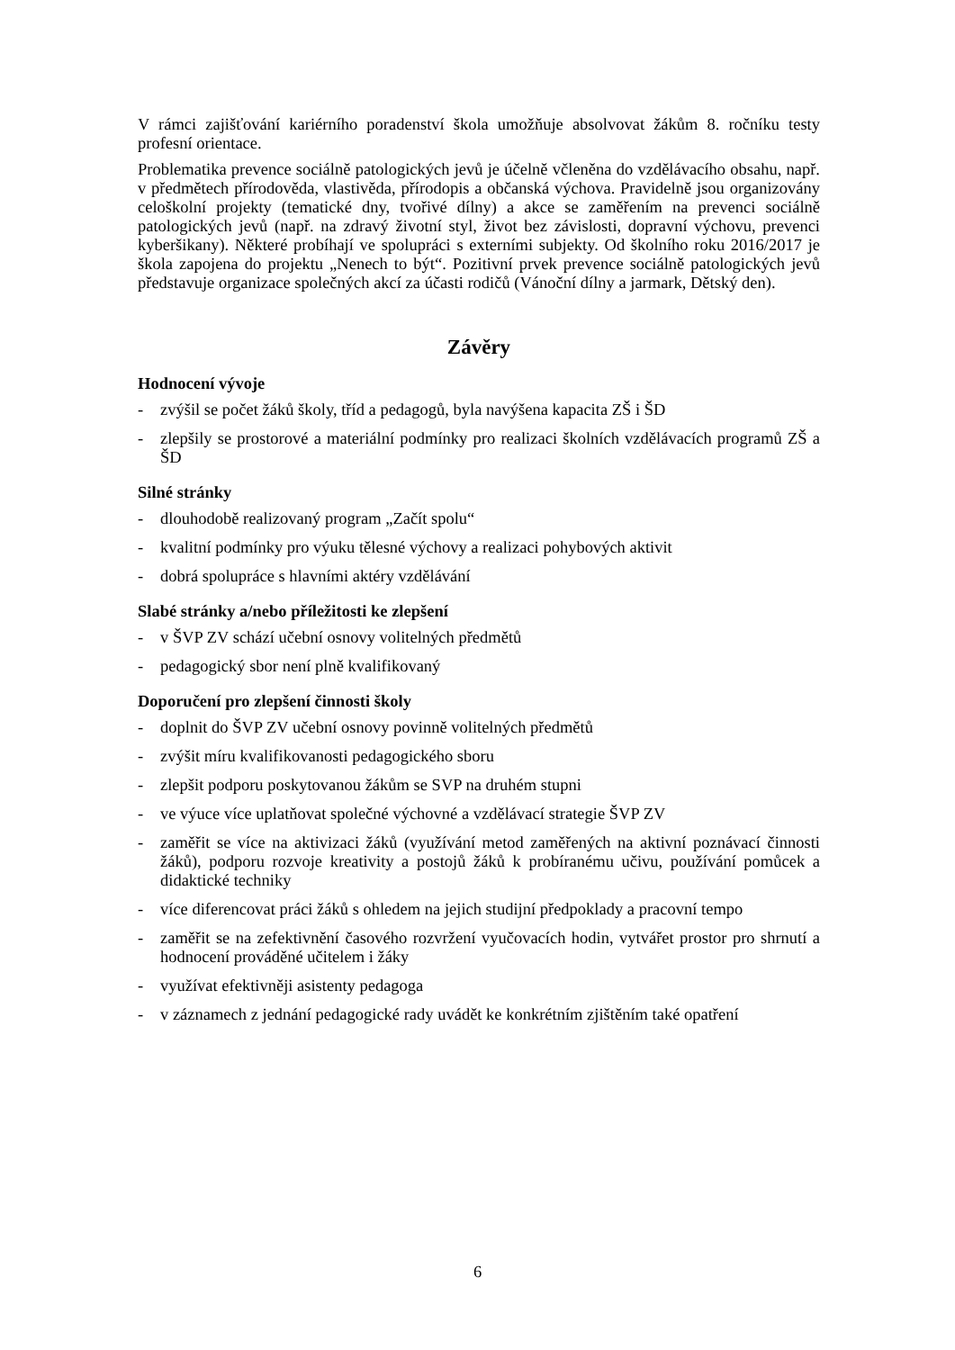V rámci zajišťování kariérního poradenství škola umožňuje absolvovat žákům 8. ročníku testy profesní orientace.
Problematika prevence sociálně patologických jevů je účelně včleněna do vzdělávacího obsahu, např. v předmětech přírodověda, vlastivěda, přírodopis a občanská výchova. Pravidelně jsou organizovány celoškolní projekty (tematické dny, tvořivé dílny) a akce se zaměřením na prevenci sociálně patologických jevů (např. na zdravý životní styl, život bez závislosti, dopravní výchovu, prevenci kyberšikany). Některé probíhají ve spolupráci s externími subjekty. Od školního roku 2016/2017 je škola zapojena do projektu „Nenech to být“. Pozitivní prvek prevence sociálně patologických jevů představuje organizace společných akcí za účasti rodičů (Vánoční dílny a jarmark, Dětský den).
Závěry
Hodnocení vývoje
- zvýšil se počet žáků školy, tříd a pedagogů, byla navýšena kapacita ZŠ i ŠD
- zlepšily se prostorové a materiální podmínky pro realizaci školních vzdělávacích programů ZŠ a ŠD
Silné stránky
- dlouhodobě realizovaný program „Začít spolu“
- kvalitní podmínky pro výuku tělesné výchovy a realizaci pohybových aktivit
- dobrá spolupráce s hlavními aktéry vzdělávání
Slabé stránky a/nebo příležitosti ke zlepšení
- v ŠVP ZV schází učební osnovy volitelných předmětů
- pedagogický sbor není plně kvalifikovaný
Doporučení pro zlepšení činnosti školy
- doplnit do ŠVP ZV učební osnovy povinně volitelných předmětů
- zvýšit míru kvalifikovanosti pedagogického sboru
- zlepšit podporu poskytovanou žákům se SVP na druhém stupni
- ve výuce více uplatňovat společné výchovné a vzdělávací strategie ŠVP ZV
- zaměřit se více na aktivizaci žáků (využívání metod zaměřených na aktivní poznávací činnosti žáků), podporu rozvoje kreativity a postojů žáků k probíranému učivu, používání pomůcek a didaktické techniky
- více diferencovat práci žáků s ohledem na jejich studijní předpoklady a pracovní tempo
- zaměřit se na zefektivnění časového rozvržení vyučovacích hodin, vytvářet prostor pro shrnutí a hodnocení prováděné učitelem i žáky
- využívat efektivněji asistenty pedagoga
- v záznamech z jednání pedagogické rady uvádět ke konkrétním zjištěním také opatření
6